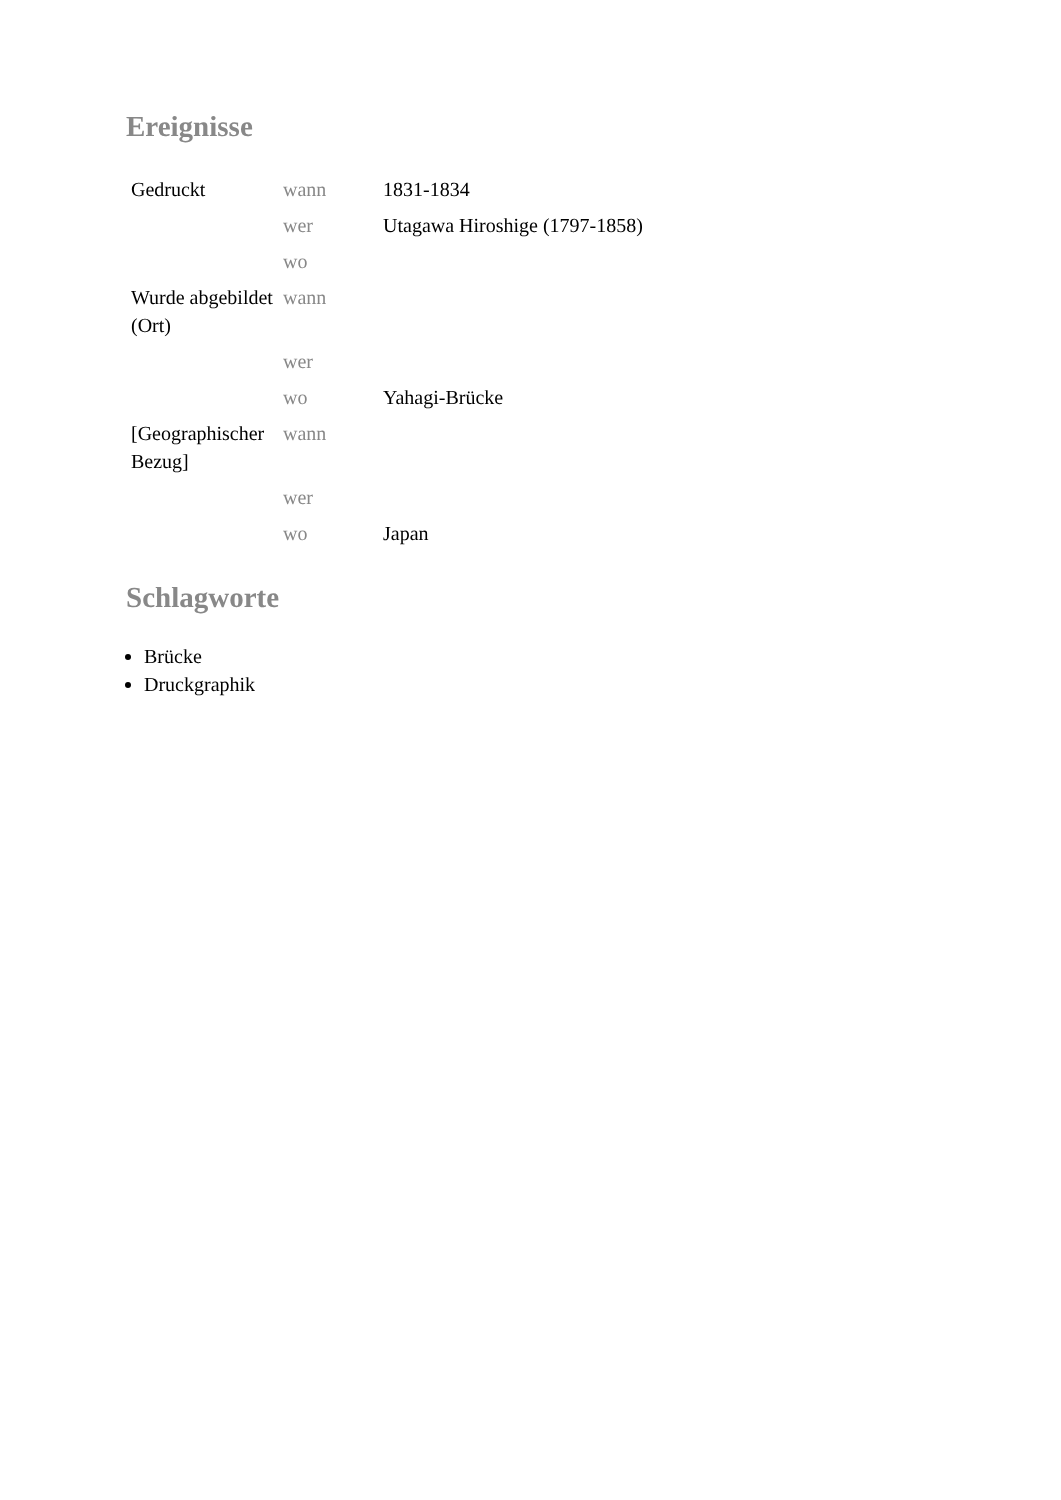Ereignisse
| Gedruckt | wann | 1831-1834 |
| | wer | Utagawa Hiroshige (1797-1858) |
| | wo | |
| Wurde abgebildet (Ort) | wann | |
| | wer | |
| | wo | Yahagi-Brücke |
| [Geographischer Bezug] | wann | |
| | wer | |
| | wo | Japan |
Schlagworte
Brücke
Druckgraphik